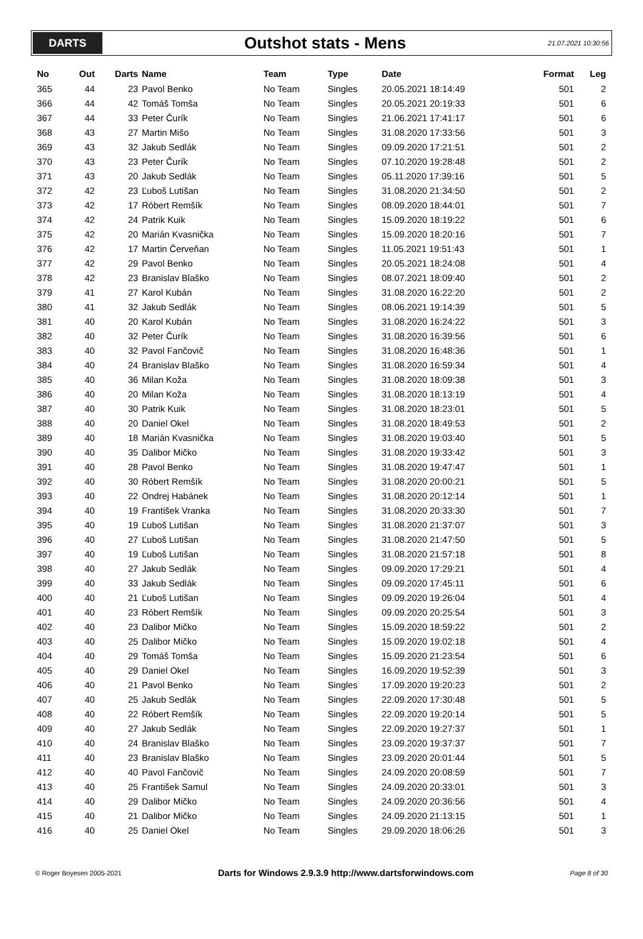DARTS
Outshot stats - Mens
21.07.2021 10:30:56
| No | Out | Darts | Name | Team | Type | Date | Format | Leg |
| --- | --- | --- | --- | --- | --- | --- | --- | --- |
| 365 | 44 | 23 | Pavol Benko | No Team | Singles | 20.05.2021 18:14:49 | 501 | 2 |
| 366 | 44 | 42 | Tomáš Tomša | No Team | Singles | 20.05.2021 20:19:33 | 501 | 6 |
| 367 | 44 | 33 | Peter Čurík | No Team | Singles | 21.06.2021 17:41:17 | 501 | 6 |
| 368 | 43 | 27 | Martin Mišo | No Team | Singles | 31.08.2020 17:33:56 | 501 | 3 |
| 369 | 43 | 32 | Jakub Sedlák | No Team | Singles | 09.09.2020 17:21:51 | 501 | 2 |
| 370 | 43 | 23 | Peter Čurík | No Team | Singles | 07.10.2020 19:28:48 | 501 | 2 |
| 371 | 43 | 20 | Jakub Sedlák | No Team | Singles | 05.11.2020 17:39:16 | 501 | 5 |
| 372 | 42 | 23 | Ľuboš Lutišan | No Team | Singles | 31.08.2020 21:34:50 | 501 | 2 |
| 373 | 42 | 17 | Róbert Remšík | No Team | Singles | 08.09.2020 18:44:01 | 501 | 7 |
| 374 | 42 | 24 | Patrik Kuik | No Team | Singles | 15.09.2020 18:19:22 | 501 | 6 |
| 375 | 42 | 20 | Marián Kvasnička | No Team | Singles | 15.09.2020 18:20:16 | 501 | 7 |
| 376 | 42 | 17 | Martin Červeňan | No Team | Singles | 11.05.2021 19:51:43 | 501 | 1 |
| 377 | 42 | 29 | Pavol Benko | No Team | Singles | 20.05.2021 18:24:08 | 501 | 4 |
| 378 | 42 | 23 | Branislav Blaško | No Team | Singles | 08.07.2021 18:09:40 | 501 | 2 |
| 379 | 41 | 27 | Karol Kubán | No Team | Singles | 31.08.2020 16:22:20 | 501 | 2 |
| 380 | 41 | 32 | Jakub Sedlák | No Team | Singles | 08.06.2021 19:14:39 | 501 | 5 |
| 381 | 40 | 20 | Karol Kubán | No Team | Singles | 31.08.2020 16:24:22 | 501 | 3 |
| 382 | 40 | 32 | Peter Čurík | No Team | Singles | 31.08.2020 16:39:56 | 501 | 6 |
| 383 | 40 | 32 | Pavol Fančovič | No Team | Singles | 31.08.2020 16:48:36 | 501 | 1 |
| 384 | 40 | 24 | Branislav Blaško | No Team | Singles | 31.08.2020 16:59:34 | 501 | 4 |
| 385 | 40 | 36 | Milan Koža | No Team | Singles | 31.08.2020 18:09:38 | 501 | 3 |
| 386 | 40 | 20 | Milan Koža | No Team | Singles | 31.08.2020 18:13:19 | 501 | 4 |
| 387 | 40 | 30 | Patrik Kuik | No Team | Singles | 31.08.2020 18:23:01 | 501 | 5 |
| 388 | 40 | 20 | Daniel Okel | No Team | Singles | 31.08.2020 18:49:53 | 501 | 2 |
| 389 | 40 | 18 | Marián Kvasnička | No Team | Singles | 31.08.2020 19:03:40 | 501 | 5 |
| 390 | 40 | 35 | Dalibor Mičko | No Team | Singles | 31.08.2020 19:33:42 | 501 | 3 |
| 391 | 40 | 28 | Pavol Benko | No Team | Singles | 31.08.2020 19:47:47 | 501 | 1 |
| 392 | 40 | 30 | Róbert Remšík | No Team | Singles | 31.08.2020 20:00:21 | 501 | 5 |
| 393 | 40 | 22 | Ondrej Habánek | No Team | Singles | 31.08.2020 20:12:14 | 501 | 1 |
| 394 | 40 | 19 | František Vranka | No Team | Singles | 31.08.2020 20:33:30 | 501 | 7 |
| 395 | 40 | 19 | Ľuboš Lutišan | No Team | Singles | 31.08.2020 21:37:07 | 501 | 3 |
| 396 | 40 | 27 | Ľuboš Lutišan | No Team | Singles | 31.08.2020 21:47:50 | 501 | 5 |
| 397 | 40 | 19 | Ľuboš Lutišan | No Team | Singles | 31.08.2020 21:57:18 | 501 | 8 |
| 398 | 40 | 27 | Jakub Sedlák | No Team | Singles | 09.09.2020 17:29:21 | 501 | 4 |
| 399 | 40 | 33 | Jakub Sedlák | No Team | Singles | 09.09.2020 17:45:11 | 501 | 6 |
| 400 | 40 | 21 | Ľuboš Lutišan | No Team | Singles | 09.09.2020 19:26:04 | 501 | 4 |
| 401 | 40 | 23 | Róbert Remšík | No Team | Singles | 09.09.2020 20:25:54 | 501 | 3 |
| 402 | 40 | 23 | Dalibor Mičko | No Team | Singles | 15.09.2020 18:59:22 | 501 | 2 |
| 403 | 40 | 25 | Dalibor Mičko | No Team | Singles | 15.09.2020 19:02:18 | 501 | 4 |
| 404 | 40 | 29 | Tomáš Tomša | No Team | Singles | 15.09.2020 21:23:54 | 501 | 6 |
| 405 | 40 | 29 | Daniel Okel | No Team | Singles | 16.09.2020 19:52:39 | 501 | 3 |
| 406 | 40 | 21 | Pavol Benko | No Team | Singles | 17.09.2020 19:20:23 | 501 | 2 |
| 407 | 40 | 25 | Jakub Sedlák | No Team | Singles | 22.09.2020 17:30:48 | 501 | 5 |
| 408 | 40 | 22 | Róbert Remšík | No Team | Singles | 22.09.2020 19:20:14 | 501 | 5 |
| 409 | 40 | 27 | Jakub Sedlák | No Team | Singles | 22.09.2020 19:27:37 | 501 | 1 |
| 410 | 40 | 24 | Branislav Blaško | No Team | Singles | 23.09.2020 19:37:37 | 501 | 7 |
| 411 | 40 | 23 | Branislav Blaško | No Team | Singles | 23.09.2020 20:01:44 | 501 | 5 |
| 412 | 40 | 40 | Pavol Fančovič | No Team | Singles | 24.09.2020 20:08:59 | 501 | 7 |
| 413 | 40 | 25 | František Samul | No Team | Singles | 24.09.2020 20:33:01 | 501 | 3 |
| 414 | 40 | 29 | Dalibor Mičko | No Team | Singles | 24.09.2020 20:36:56 | 501 | 4 |
| 415 | 40 | 21 | Dalibor Mičko | No Team | Singles | 24.09.2020 21:13:15 | 501 | 1 |
| 416 | 40 | 25 | Daniel Okel | No Team | Singles | 29.09.2020 18:06:26 | 501 | 3 |
© Roger Boyesen 2005-2021 Darts for Windows 2.9.3.9 http://www.dartsforwindows.com Page 8 of 30